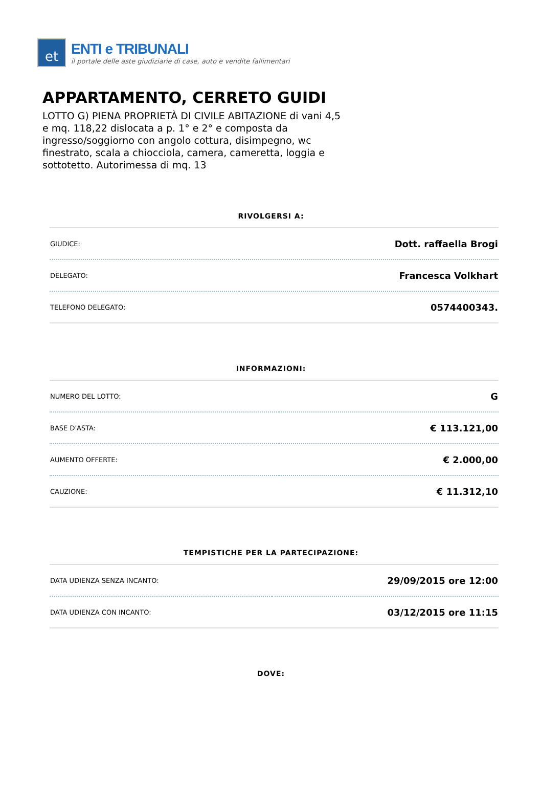et
ENTI e TRIBUNALI
il portale delle aste giudiziarie di case, auto e vendite fallimentari
APPARTAMENTO, CERRETO GUIDI
LOTTO G) PIENA PROPRIETÀ DI CIVILE ABITAZIONE di vani 4,5 e mq. 118,22 dislocata a p. 1° e 2° e composta da ingresso/soggiorno con angolo cottura, disimpegno, wc finestrato, scala a chiocciola, camera, cameretta, loggia e sottotetto. Autorimessa di mq. 13
RIVOLGERSI A:
| GIUDICE: | Dott. raffaella Brogi |
| DELEGATO: | Francesca Volkhart |
| TELEFONO DELEGATO: | 0574400343. |
INFORMAZIONI:
| NUMERO DEL LOTTO: | G |
| BASE D'ASTA: | € 113.121,00 |
| AUMENTO OFFERTE: | € 2.000,00 |
| CAUZIONE: | € 11.312,10 |
TEMPISTICHE PER LA PARTECIPAZIONE:
| DATA UDIENZA SENZA INCANTO: | 29/09/2015 ore 12:00 |
| DATA UDIENZA CON INCANTO: | 03/12/2015 ore 11:15 |
DOVE: